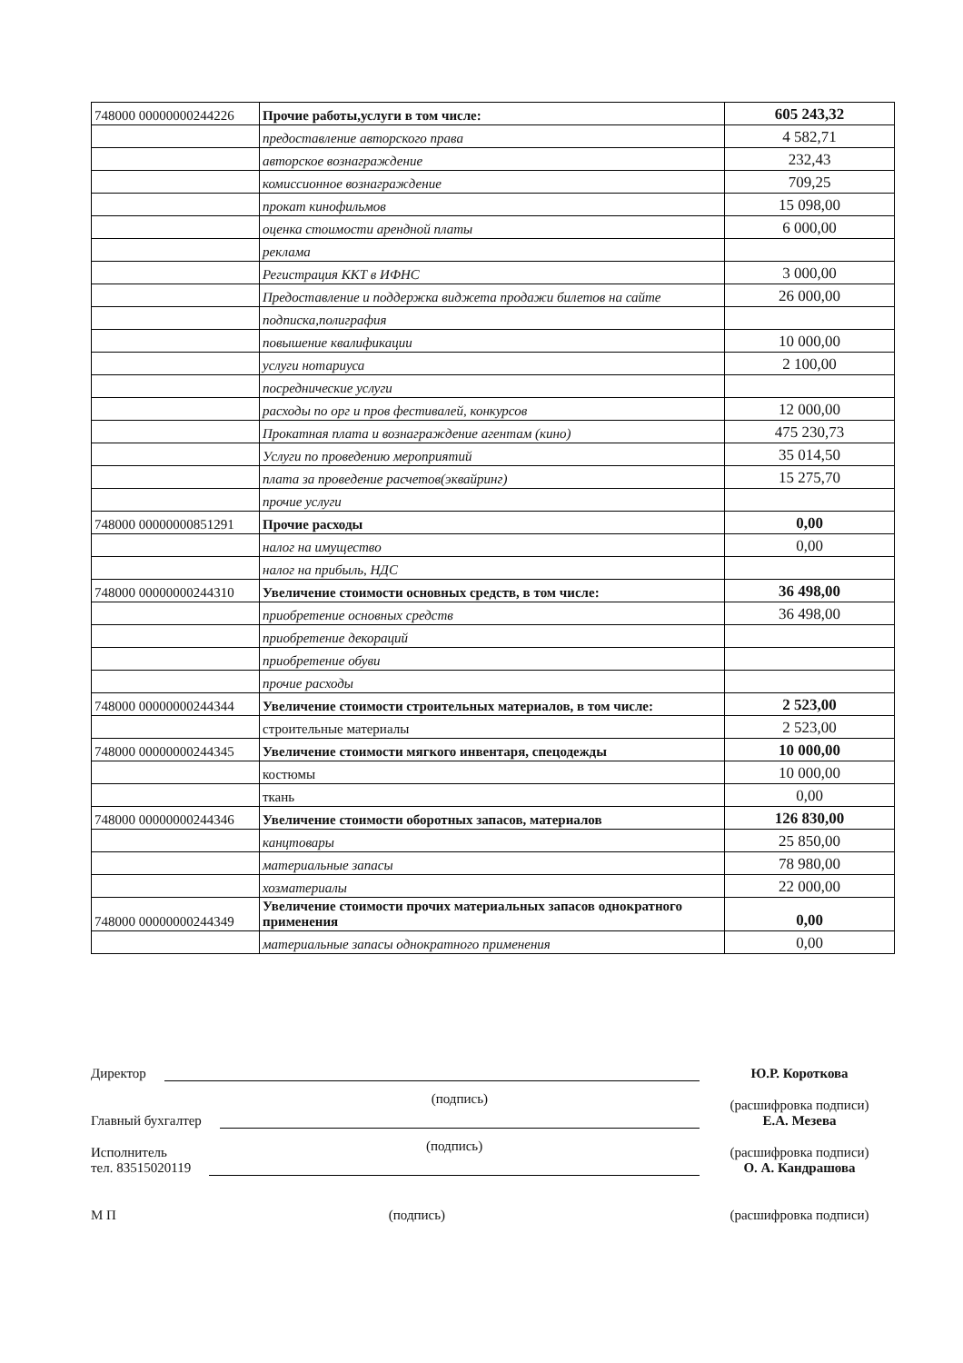| 748000 00000000244226 | Прочие работы,услуги в том числе: | 605 243,32 |
| | предоставление авторского права | 4 582,71 |
| | авторское вознаграждение | 232,43 |
| | комиссионное вознаграждение | 709,25 |
| | прокат кинофильмов | 15 098,00 |
| | оценка стоимости арендной платы | 6 000,00 |
| | реклама | |
| | Регистрация ККТ в ИФНС | 3 000,00 |
| | Предоставление и поддержка виджета продажи билетов на сайте | 26 000,00 |
| | подписка,полиграфия | |
| | повышение квалификации | 10 000,00 |
| | услуги нотариуса | 2 100,00 |
| | посреднические услуги | |
| | расходы по орг и пров фестивалей, конкурсов | 12 000,00 |
| | Прокатная плата и вознаграждение агентам (кино) | 475 230,73 |
| | Услуги по проведению мероприятий | 35 014,50 |
| | плата за проведение расчетов(эквайринг) | 15 275,70 |
| | прочие услуги | |
| 748000 00000000851291 | Прочие расходы | 0,00 |
| | налог на имущество | 0,00 |
| | налог на прибыль, НДС | |
| 748000 00000000244310 | Увеличение стоимости основных средств, в том числе: | 36 498,00 |
| | приобретение основных средств | 36 498,00 |
| | приобретение декораций | |
| | приобретение обуви | |
| | прочие расходы | |
| 748000 00000000244344 | Увеличение стоимости строительных материалов, в том числе: | 2 523,00 |
| | строительные материалы | 2 523,00 |
| 748000 00000000244345 | Увеличение стоимости мягкого инвентаря, спецодежды | 10 000,00 |
| | костюмы | 10 000,00 |
| | ткань | 0,00 |
| 748000 00000000244346 | Увеличение стоимости оборотных запасов, материалов | 126 830,00 |
| | канцтовары | 25 850,00 |
| | материальные запасы | 78 980,00 |
| | хозматериалы | 22 000,00 |
| 748000 00000000244349 | Увеличение стоимости прочих материальных запасов однократного применения | 0,00 |
| | материальные запасы однократного применения | 0,00 |
Директор
Ю.Р. Короткова
Главный бухгалтер
(подпись)
(расшифровка подписи)
Е.А. Мезева
Исполнитель
тел. 83515020119
(подпись)
(расшифровка подписи)
О. А. Кандрашова
М П
(подпись)
(расшифровка подписи)